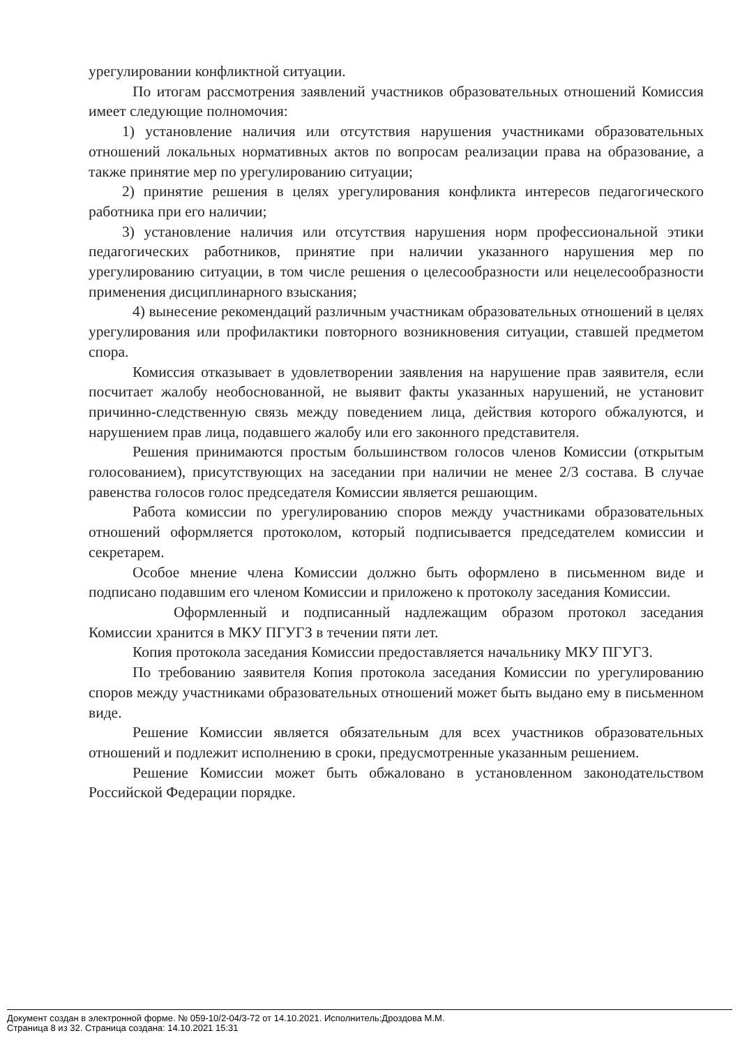урегулировании конфликтной ситуации.
По итогам рассмотрения заявлений участников образовательных отношений Комиссия имеет следующие полномочия:
1) установление наличия или отсутствия нарушения участниками образовательных отношений локальных нормативных актов по вопросам реализации права на образование, а также принятие мер по урегулированию ситуации;
2) принятие решения в целях урегулирования конфликта интересов педагогического работника при его наличии;
3) установление наличия или отсутствия нарушения норм профессиональной этики педагогических работников, принятие при наличии указанного нарушения мер по урегулированию ситуации, в том числе решения о целесообразности или нецелесообразности применения дисциплинарного взыскания;
4) вынесение рекомендаций различным участникам образовательных отношений в целях урегулирования или профилактики повторного возникновения ситуации, ставшей предметом спора.
Комиссия отказывает в удовлетворении заявления на нарушение прав заявителя, если посчитает жалобу необоснованной, не выявит факты указанных нарушений, не установит причинно-следственную связь между поведением лица, действия которого обжалуются, и нарушением прав лица, подавшего жалобу или его законного представителя.
Решения принимаются простым большинством голосов членов Комиссии (открытым голосованием), присутствующих на заседании при наличии не менее 2/3 состава. В случае равенства голосов голос председателя Комиссии является решающим.
Работа комиссии по урегулированию споров между участниками образовательных отношений оформляется протоколом, который подписывается председателем комиссии и секретарем.
Особое мнение члена Комиссии должно быть оформлено в письменном виде и подписано подавшим его членом Комиссии и приложено к протоколу заседания Комиссии.
Оформленный и подписанный надлежащим образом протокол заседания Комиссии хранится в МКУ ПГУГЗ в течении пяти лет.
Копия протокола заседания Комиссии предоставляется начальнику МКУ ПГУГЗ.
По требованию заявителя Копия протокола заседания Комиссии по урегулированию споров между участниками образовательных отношений может быть выдано ему в письменном виде.
Решение Комиссии является обязательным для всех участников образовательных отношений и подлежит исполнению в сроки, предусмотренные указанным решением.
Решение Комиссии может быть обжаловано в установленном законодательством Российской Федерации порядке.
Документ создан в электронной форме. № 059-10/2-04/3-72 от 14.10.2021. Исполнитель:Дроздова М.М.
Страница 8 из 32. Страница создана: 14.10.2021 15:31